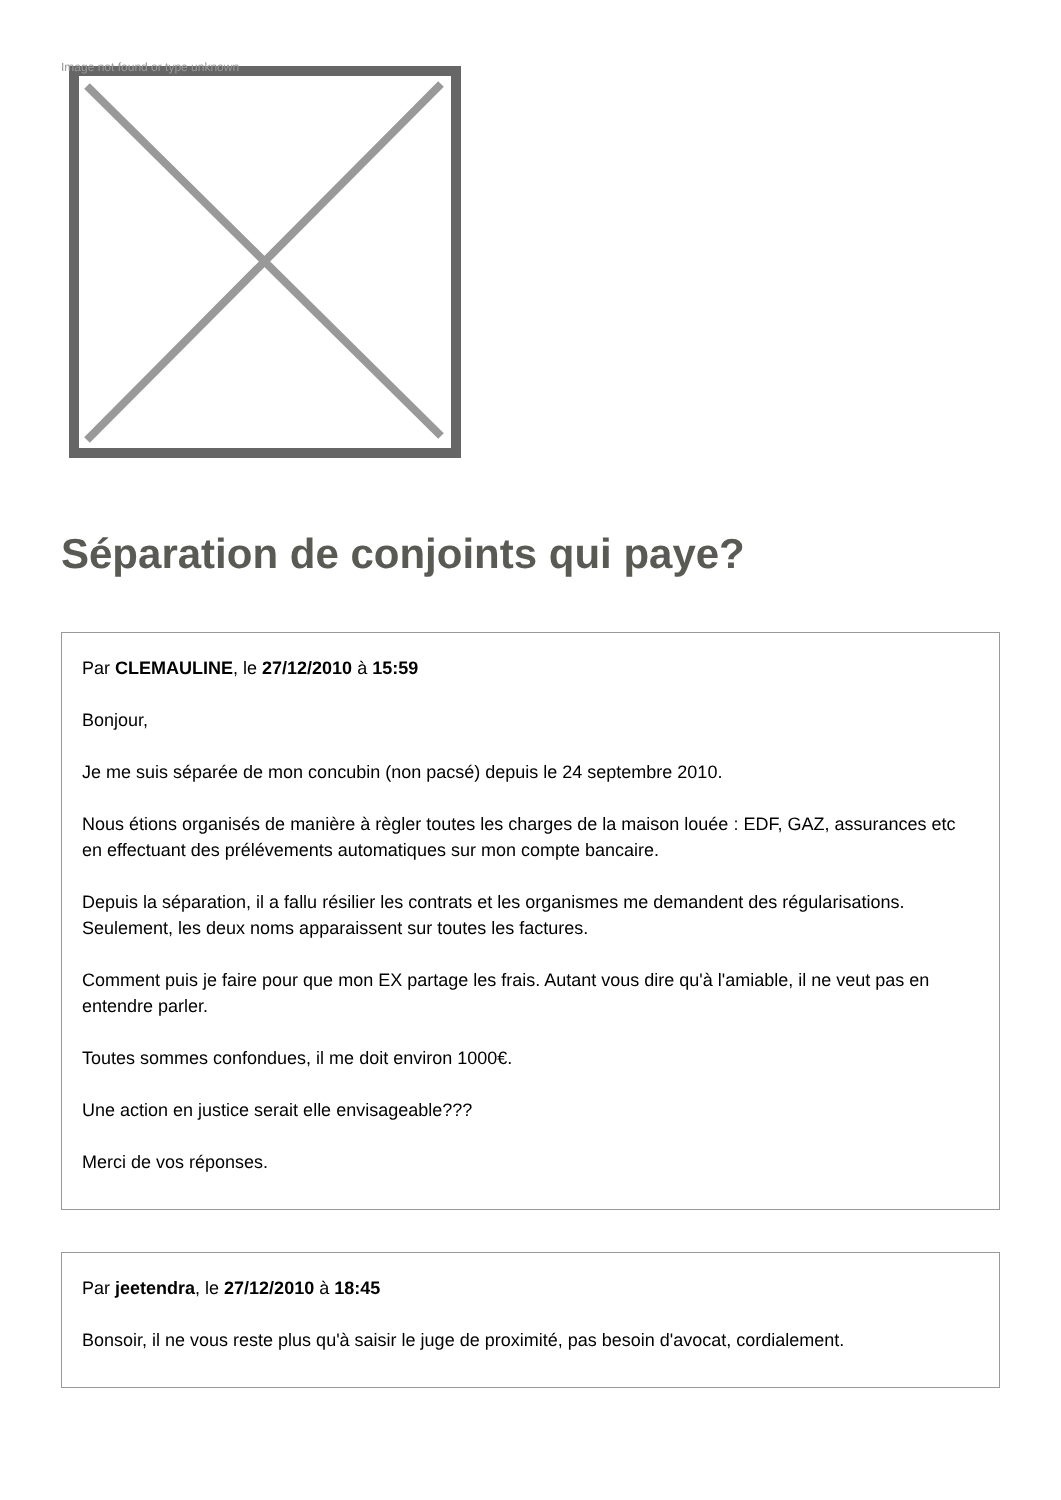Image not found or type unknown
Séparation de conjoints qui paye?
Par CLEMAULINE, le 27/12/2010 à 15:59
Bonjour,
Je me suis séparée de mon concubin (non pacsé) depuis le 24 septembre 2010.
Nous étions organisés de manière à règler toutes les charges de la maison louée : EDF, GAZ, assurances etc en effectuant des prélévements automatiques sur mon compte bancaire.
Depuis la séparation, il a fallu résilier les contrats et les organismes me demandent des régularisations. Seulement, les deux noms apparaissent sur toutes les factures.
Comment puis je faire pour que mon EX partage les frais. Autant vous dire qu'à l'amiable, il ne veut pas en entendre parler.
Toutes sommes confondues, il me doit environ 1000€.
Une action en justice serait elle envisageable???
Merci de vos réponses.
Par jeetendra, le 27/12/2010 à 18:45
Bonsoir, il ne vous reste plus qu'à saisir le juge de proximité, pas besoin d'avocat, cordialement.